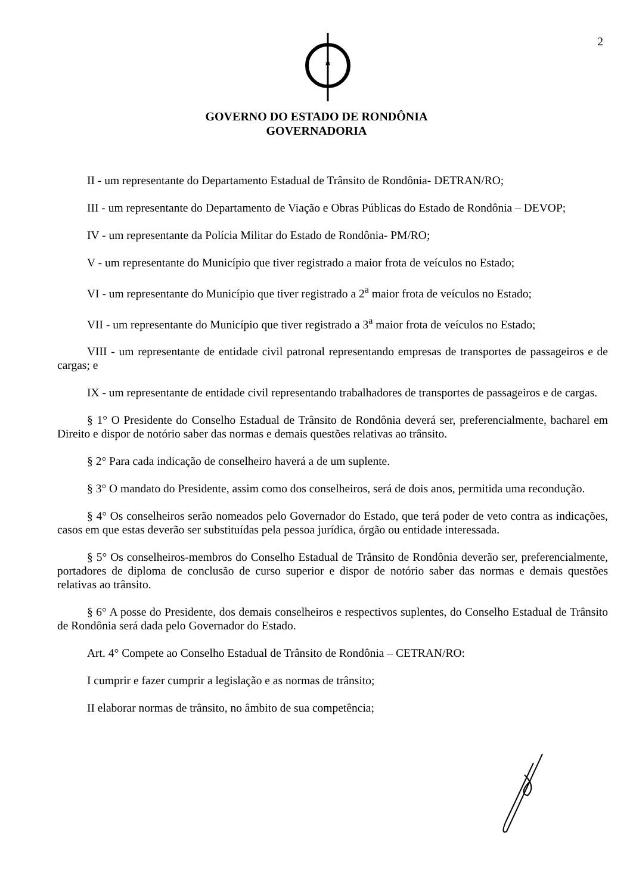2
GOVERNO DO ESTADO DE RONDÔNIA
GOVERNADORIA
II - um representante do Departamento Estadual de Trânsito de Rondônia- DETRAN/RO;
III - um representante do Departamento de Viação e Obras Públicas do Estado de Rondônia – DEVOP;
IV - um representante da Polícia Militar do Estado de Rondônia- PM/RO;
V - um representante do Município que tiver registrado a maior frota de veículos no Estado;
VI - um representante do Município que tiver registrado a 2<sup>a</sup> maior frota de veículos no Estado;
VII - um representante do Município que tiver registrado a 3<sup>a</sup> maior frota de veículos no Estado;
VIII - um representante de entidade civil patronal representando empresas de transportes de passageiros e de cargas; e
IX - um representante de entidade civil representando trabalhadores de transportes de passageiros e de cargas.
§ 1° O Presidente do Conselho Estadual de Trânsito de Rondônia deverá ser, preferencialmente, bacharel em Direito e dispor de notório saber das normas e demais questões relativas ao trânsito.
§ 2° Para cada indicação de conselheiro haverá a de um suplente.
§ 3° O mandato do Presidente, assim como dos conselheiros, será de dois anos, permitida uma recondução.
§ 4° Os conselheiros serão nomeados pelo Governador do Estado, que terá poder de veto contra as indicações, casos em que estas deverão ser substituídas pela pessoa jurídica, órgão ou entidade interessada.
§ 5° Os conselheiros-membros do Conselho Estadual de Trânsito de Rondônia deverão ser, preferencialmente, portadores de diploma de conclusão de curso superior e dispor de notório saber das normas e demais questões relativas ao trânsito.
§ 6° A posse do Presidente, dos demais conselheiros e respectivos suplentes, do Conselho Estadual de Trânsito de Rondônia será dada pelo Governador do Estado.
Art. 4° Compete ao Conselho Estadual de Trânsito de Rondônia – CETRAN/RO:
I cumprir e fazer cumprir a legislação e as normas de trânsito;
II elaborar normas de trânsito, no âmbito de sua competência;